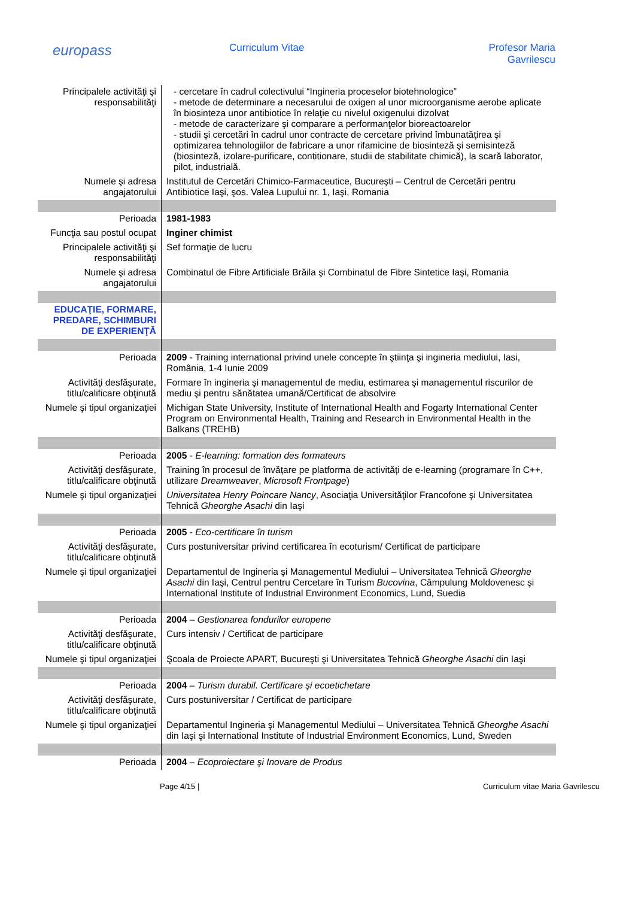europass
Curriculum Vitae Profesor Maria
Gavrilescu
| Principalele activităţi şi responsabilităţi | - cercetare în cadrul colectivului “Ingineria proceselor biotehnologice” - metode de determinare a necesarului de oxigen al unor microorganisme aerobe aplicate în biosinteza unor antibiotice în relaţie cu nivelul oxigenului dizolvat - metode de caracterizare şi comparare a performanţelor bioreactoarelor - studii şi cercetări în cadrul unor contracte de cercetare privind îmbunatăţirea şi optimizarea tehnologiilor de fabricare a unor rifamicine de biosinteză şi semisinteză (biosinteză, izolare-purificare, contitionare, studii de stabilitate chimică), la scară laborator, pilot, industrială. |
| Numele şi adresa angajatorului | Institutul de Cercetări Chimico-Farmaceutice, Bucureşti – Centrul de Cercetări pentru Antibiotice Iaşi, şos. Valea Lupului nr. 1, Iaşi, Romania |
| Perioada | 1981-1983 |
| Funcţia sau postul ocupat | Inginer chimist |
| Principalele activităţi şi responsabilităţi | Sef formaţie de lucru |
| Numele şi adresa angajatorului | Combinatul de Fibre Artificiale Brăila şi Combinatul de Fibre Sintetice Iași, Romania |
| EDUCAŢIE, FORMARE, PREDARE, SCHIMBURI DE EXPERIENŢĂ | |
| Perioada | 2009 - Training international privind unele concepte în ştiinţa şi ingineria mediului, Iasi, România, 1-4 Iunie 2009 |
| Activităţi desfăşurate, titlu/calificare obţinută | Formare în ingineria şi managementul de mediu, estimarea şi managementul riscurilor de mediu şi pentru sănătatea umană/Certificat de absolvire |
| Numele şi tipul organizaţiei | Michigan State University, Institute of International Health and Fogarty International Center Program on Environmental Health, Training and Research in Environmental Health in the Balkans (TREHB) |
| Perioada | 2005 - E-learning: formation des formateurs |
| Activităţi desfăşurate, titlu/calificare obţinută | Training în procesul de învățare pe platforma de activități de e-learning (programare în C++, utilizare Dreamweaver , Microsoft Frontpage ) |
| Numele şi tipul organizaţiei | Universitatea Henry Poincare Nancy , Asociaţia Universităţilor Francofone şi Universitatea Tehnică Gheorghe Asachi din Iaşi |
| Perioada | 2005 - Eco-certificare în turism |
| Activităţi desfăşurate, titlu/calificare obţinută | Curs postuniversitar privind certificarea în ecoturism/ Certificat de participare |
| Numele şi tipul organizaţiei | Departamentul de Ingineria şi Managementul Mediului – Universitatea Tehnică Gheorghe Asachi din Iaşi, Centrul pentru Cercetare în Turism Bucovina , Câmpulung Moldovenesc şi International Institute of Industrial Environment Economics, Lund, Suedia |
| Perioada | 2004 – Gestionarea fondurilor europene |
| Activităţi desfăşurate, titlu/calificare obţinută | Curs intensiv / Certificat de participare |
| Numele şi tipul organizaţiei | Şcoala de Proiecte APART, Bucureşti şi Universitatea Tehnică Gheorghe Asachi din Iaşi |
| Perioada | 2004 – Turism durabil. Certificare şi ecoetichetare |
| Activităţi desfăşurate, titlu/calificare obţinută | Curs postuniversitar / Certificat de participare |
| Numele şi tipul organizaţiei | Departamentul Ingineria şi Managementul Mediului – Universitatea Tehnică Gheorghe Asachi din Iaşi şi International Institute of Industrial Environment Economics, Lund, Sweden |
| Perioada | 2004 – Ecoproiectare şi Inovare de Produs |
Page 4/15 | Curriculum vitae Maria Gavrilescu